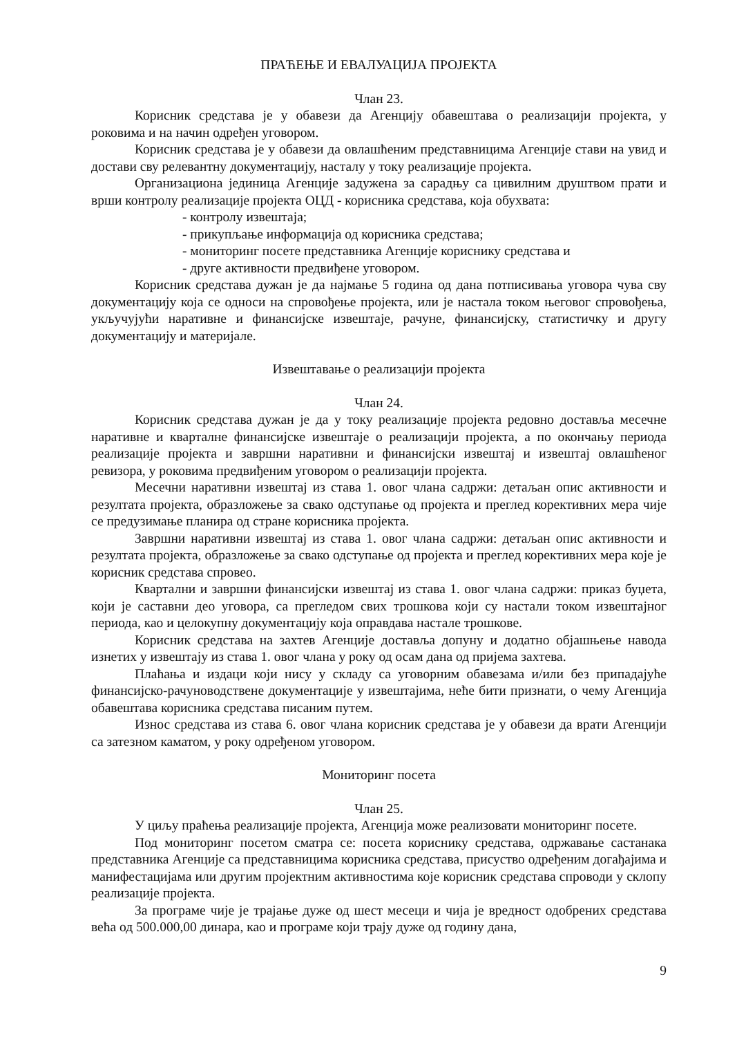ПРАЋЕЊЕ И ЕВАЛУАЦИЈА ПРОЈЕКТА
Члан 23.
Корисник средстава је у обавези да Агенцију обавештава о реализацији пројекта, у роковима и на начин одређен уговором.
Корисник средстава је у обавези да овлашћеним представницима Агенције стави на увид и достави сву релевантну документацију, насталу у току реализације пројекта.
Организациона јединица Агенције задужена за сарадњу са цивилним друштвом прати и врши контролу реализације пројекта ОЦД - корисника средстава, која обухвата:
- контролу извештаја;
- прикупљање информација од корисника средстава;
- мониторинг посете представника Агенције кориснику средстава и
- друге активности предвиђене уговором.
Корисник средстава дужан је да најмање 5 година од дана потписивања уговора чува сву документацију која се односи на спровођење пројекта, или је настала током његовог спровођења, укључујући наративне и финансијске извештаје, рачуне, финансијску, статистичку и другу документацију и материјале.
Извештавање о реализацији пројекта
Члан 24.
Корисник средстава дужан је да у току реализације пројекта редовно доставља месечне наративне и кварталне финансијске извештаје о реализацији пројекта, а по окончању периода реализације пројекта и завршни наративни и финансијски извештај и извештај овлашћеног ревизора, у роковима предвиђеним уговором о реализацији пројекта.
Месечни наративни извештај из става 1. овог члана садржи: детаљан опис активности и резултата пројекта, образложење за свако одступање од пројекта и преглед корективних мера чије се предузимање планира од стране корисника пројекта.
Завршни наративни извештај из става 1. овог члана садржи: детаљан опис активности и резултата пројекта, образложење за свако одступање од пројекта и преглед корективних мера које је корисник средстава спровео.
Квартални и завршни финансијски извештај из става 1. овог члана садржи: приказ буџета, који је саставни део уговора, са прегледом свих трошкова који су настали током извештајног периода, као и целокупну документацију која оправдава настале трошкове.
Корисник средстава на захтев Агенције доставља допуну и додатно објашњење навода изнетих у извештају из става 1. овог члана у року од осам дана од пријема захтева.
Плаћања и издаци који нису у складу са уговорним обавезама и/или без припадајуће финансијско-рачуноводствене документације у извештајима, неће бити признати, о чему Агенција обавештава корисника средстава писаним путем.
Износ средстава из става 6. овог члана корисник средстава је у обавези да врати Агенцији са затезном каматом, у року одређеном уговором.
Мониторинг посета
Члан 25.
У циљу праћења реализације пројекта, Агенција може реализовати мониторинг посете.
Под мониторинг посетом сматра се: посета кориснику средстава, одржавање састанака представника Агенције са представницима корисника средстава, присуство одређеним догађајима и манифестацијама или другим пројектним активностима које корисник средстава спроводи у склопу реализације пројекта.
За програме чије је трајање дуже од шест месеци и чија је вредност одобрених средстава већа од 500.000,00 динара, као и програме који трају дуже од годину дана,
9